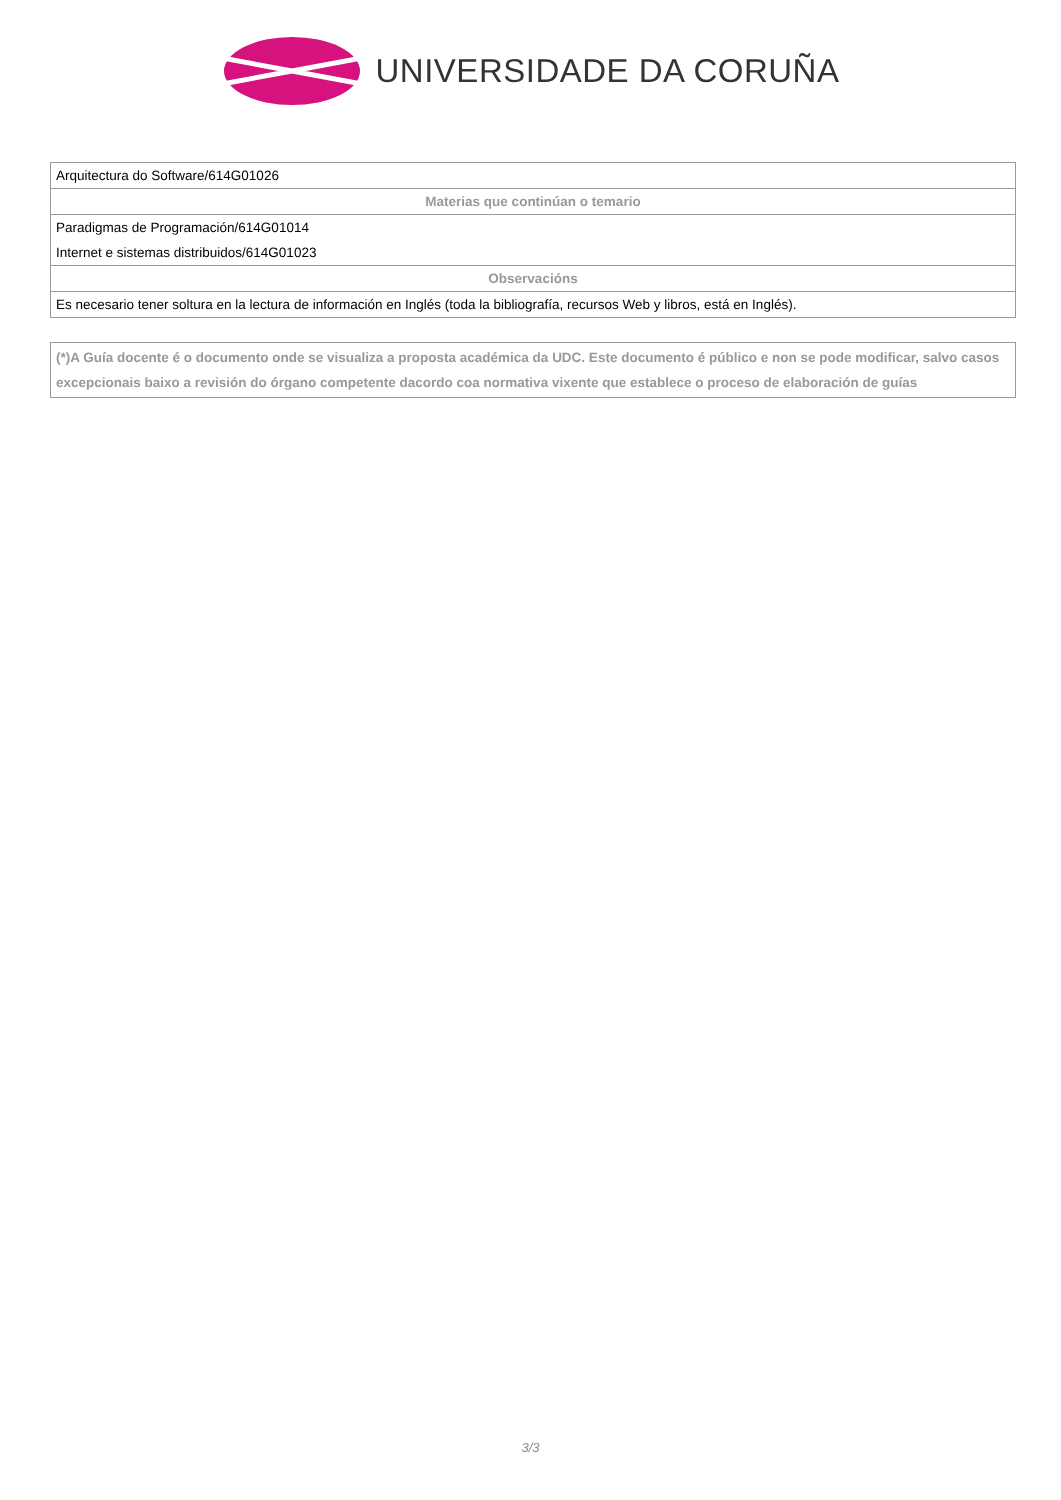UNIVERSIDADE DA CORUÑA
| Arquitectura do Software/614G01026 |
| Materias que continúan o temario |
| Paradigmas de Programación/614G01014 |
| Internet e sistemas distribuidos/614G01023 |
| Observacións |
| Es necesario tener soltura en la lectura de información en Inglés (toda la bibliografía, recursos Web y libros, está en Inglés). |
(*)A Guía docente é o documento onde se visualiza a proposta académica da UDC. Este documento é público e non se pode modificar, salvo casos excepcionais baixo a revisión do órgano competente dacordo coa normativa vixente que establece o proceso de elaboración de guías
3/3